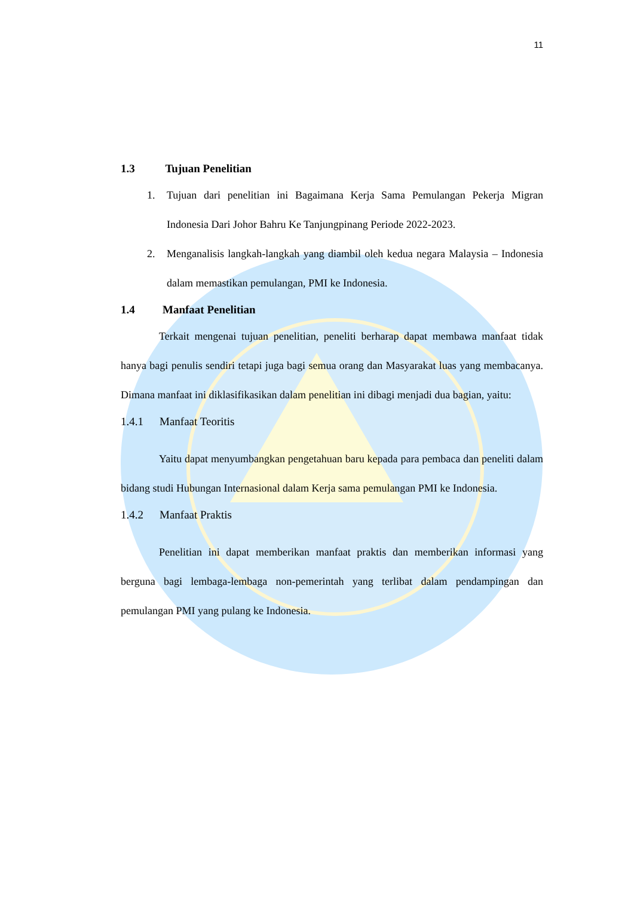11
1.3 Tujuan Penelitian
1. Tujuan dari penelitian ini Bagaimana Kerja Sama Pemulangan Pekerja Migran Indonesia Dari Johor Bahru Ke Tanjungpinang Periode 2022-2023.
2. Menganalisis langkah-langkah yang diambil oleh kedua negara Malaysia – Indonesia dalam memastikan pemulangan, PMI ke Indonesia.
1.4 Manfaat Penelitian
Terkait mengenai tujuan penelitian, peneliti berharap dapat membawa manfaat tidak hanya bagi penulis sendiri tetapi juga bagi semua orang dan Masyarakat luas yang membacanya. Dimana manfaat ini diklasifikasikan dalam penelitian ini dibagi menjadi dua bagian, yaitu:
1.4.1 Manfaat Teoritis
Yaitu dapat menyumbangkan pengetahuan baru kepada para pembaca dan peneliti dalam bidang studi Hubungan Internasional dalam Kerja sama pemulangan PMI ke Indonesia.
1.4.2 Manfaat Praktis
Penelitian ini dapat memberikan manfaat praktis dan memberikan informasi yang berguna bagi lembaga-lembaga non-pemerintah yang terlibat dalam pendampingan dan pemulangan PMI yang pulang ke Indonesia.